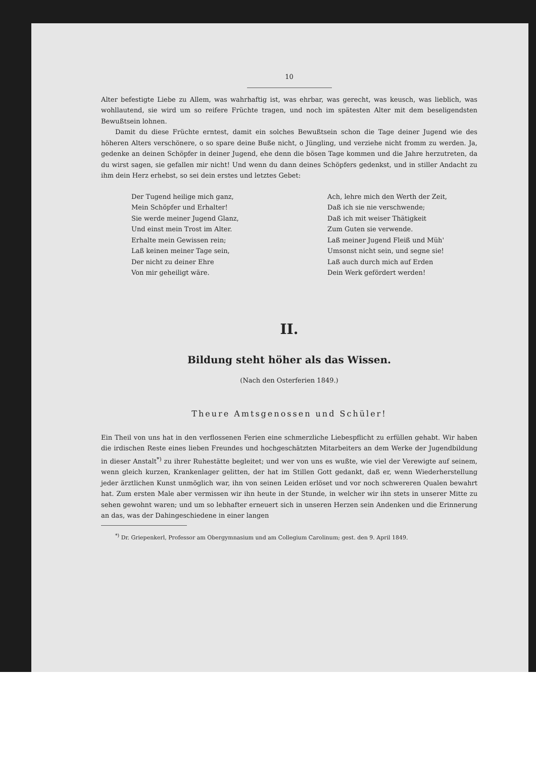10
Alter befestigte Liebe zu Allem, was wahrhaftig ist, was ehrbar, was gerecht, was keusch, was lieblich, was wohllautend, sie wird um so reifere Früchte tragen, und noch im spätesten Alter mit dem beseligendsten Bewußtsein lohnen.
Damit du diese Früchte erntest, damit ein solches Bewußtsein schon die Tage deiner Jugend wie des höheren Alters verschönere, o so spare deine Buße nicht, o Jüngling, und verziehe nicht fromm zu werden. Ja, gedenke an deinen Schöpfer in deiner Jugend, ehe denn die bösen Tage kommen und die Jahre herzutreten, da du wirst sagen, sie gefallen mir nicht! Und wenn du dann deines Schöpfers gedenkst, und in stiller Andacht zu ihm dein Herz erhebst, so sei dein erstes und letztes Gebet:
Der Tugend heilige mich ganz,
Mein Schöpfer und Erhalter!
Sie werde meiner Jugend Glanz,
Und einst mein Trost im Alter.
Erhalte mein Gewissen rein;
Laß keinen meiner Tage sein,
Der nicht zu deiner Ehre
Von mir geheiligt wäre.
Ach, lehre mich den Werth der Zeit,
Daß ich sie nie verschwende;
Daß ich mit weiser Thätigkeit
Zum Guten sie verwende.
Laß meiner Jugend Fleiß und Müh'
Umsonst nicht sein, und segne sie!
Laß auch durch mich auf Erden
Dein Werk gefördert werden!
II.
Bildung steht höher als das Wissen.
(Nach den Osterferien 1849.)
Theure Amtsgenossen und Schüler!
Ein Theil von uns hat in den verflossenen Ferien eine schmerzliche Liebespflicht zu erfüllen gehabt. Wir haben die irdischen Reste eines lieben Freundes und hochgeschätzten Mitarbeiters an dem Werke der Jugendbildung in dieser Anstalt<sup>*)</sup> zu ihrer Ruhestätte begleitet; und wer von uns es wußte, wie viel der Verewigte auf seinem, wenn gleich kurzen, Krankenlager gelitten, der hat im Stillen Gott gedankt, daß er, wenn Wiederherstellung jeder ärztlichen Kunst unmöglich war, ihn von seinen Leiden erlöset und vor noch schwereren Qualen bewahrt hat. Zum ersten Male aber vermissen wir ihn heute in der Stunde, in welcher wir ihn stets in unserer Mitte zu sehen gewohnt waren; und um so lebhafter erneuert sich in unseren Herzen sein Andenken und die Erinnerung an das, was der Dahingeschiedene in einer langen
<sup>*)</sup> Dr. Griepenkerl, Professor am Obergymnasium und am Collegium Carolinum; gest. den 9. April 1849.